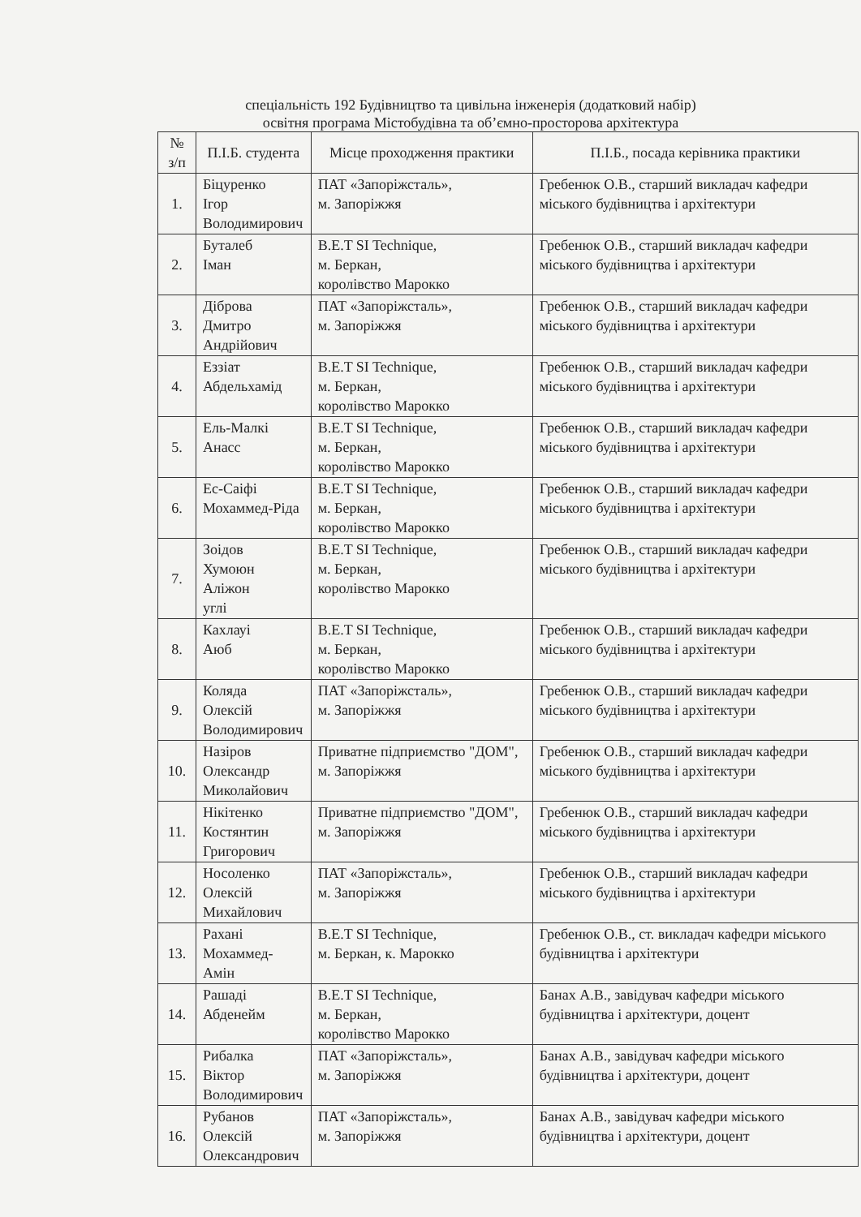спеціальність 192 Будівництво та цивільна інженерія (додатковий набір)
освітня програма Містобудівна та об’ємно-просторова архітектура
| № з/п | П.І.Б. студента | Місце проходження практики | П.І.Б., посада керівника практики |
| --- | --- | --- | --- |
| 1. | Біцуренко Ігор Володимирович | ПАТ «Запоріжсталь», м. Запоріжжя | Гребенюк О.В., старший викладач кафедри міського будівництва і архітектури |
| 2. | Буталеб Іман | B.E.T SI Technique, м. Беркан, королівство Марокко | Гребенюк О.В., старший викладач кафедри міського будівництва і архітектури |
| 3. | Діброва Дмитро Андрійович | ПАТ «Запоріжсталь», м. Запоріжжя | Гребенюк О.В., старший викладач кафедри міського будівництва і архітектури |
| 4. | Еззіат Абдельхамід | B.E.T SI Technique, м. Беркан, королівство Марокко | Гребенюк О.В., старший викладач кафедри міського будівництва і архітектури |
| 5. | Ель-Малкі Анасс | B.E.T SI Technique, м. Беркан, королівство Марокко | Гребенюк О.В., старший викладач кафедри міського будівництва і архітектури |
| 6. | Ес-Саіфі Мохаммед-Ріда | B.E.T SI Technique, м. Беркан, королівство Марокко | Гребенюк О.В., старший викладач кафедри міського будівництва і архітектури |
| 7. | Зоідов Хумоюн Аліжон углі | B.E.T SI Technique, м. Беркан, королівство Марокко | Гребенюк О.В., старший викладач кафедри міського будівництва і архітектури |
| 8. | Кахлауі Аюб | B.E.T SI Technique, м. Беркан, королівство Марокко | Гребенюк О.В., старший викладач кафедри міського будівництва і архітектури |
| 9. | Коляда Олексій Володимирович | ПАТ «Запоріжсталь», м. Запоріжжя | Гребенюк О.В., старший викладач кафедри міського будівництва і архітектури |
| 10. | Назіров Олександр Миколайович | Приватне підприємство "ДОМ", м. Запоріжжя | Гребенюк О.В., старший викладач кафедри міського будівництва і архітектури |
| 11. | Нікітенко Костянтин Григорович | Приватне підприємство "ДОМ", м. Запоріжжя | Гребенюк О.В., старший викладач кафедри міського будівництва і архітектури |
| 12. | Носоленко Олексій Михайлович | ПАТ «Запоріжсталь», м. Запоріжжя | Гребенюк О.В., старший викладач кафедри міського будівництва і архітектури |
| 13. | Рахані Мохаммед-Амін | B.E.T SI Technique, м. Беркан, к. Марокко | Гребенюк О.В., ст. викладач кафедри міського будівництва і архітектури |
| 14. | Рашаді Абденейм | B.E.T SI Technique, м. Беркан, королівство Марокко | Банах А.В., завідувач кафедри міського будівництва і архітектури, доцент |
| 15. | Рибалка Віктор Володимирович | ПАТ «Запоріжсталь», м. Запоріжжя | Банах А.В., завідувач кафедри міського будівництва і архітектури, доцент |
| 16. | Рубанов Олексій Олександрович | ПАТ «Запоріжсталь», м. Запоріжжя | Банах А.В., завідувач кафедри міського будівництва і архітектури, доцент |